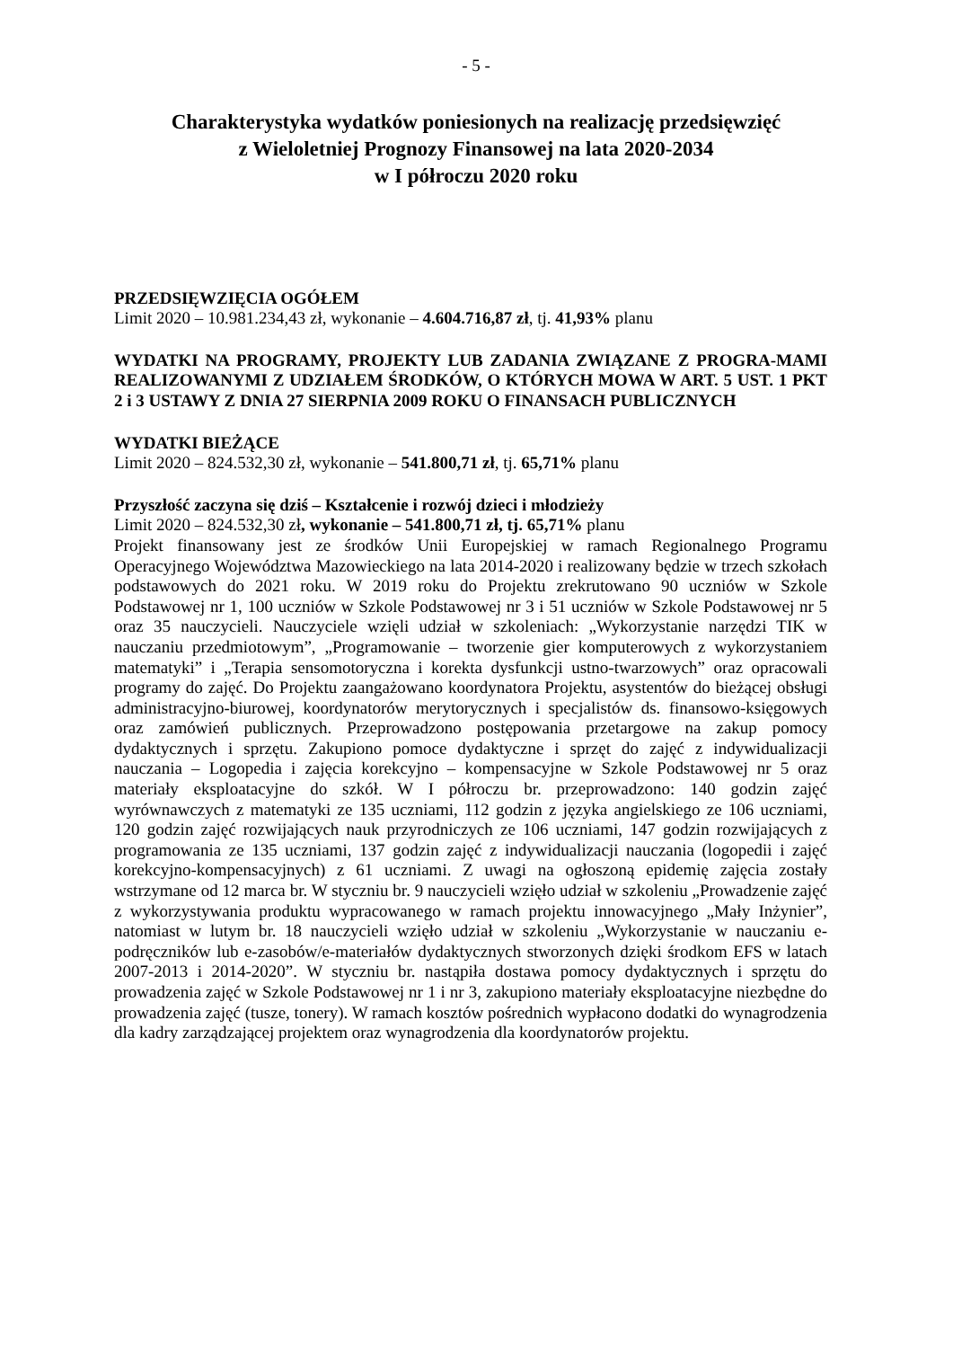- 5 -
Charakterystyka wydatków poniesionych na realizację przedsięwzięć
z Wieloletniej Prognozy Finansowej na lata 2020-2034
w I półroczu 2020 roku
PRZEDSIĘWZIĘCIA OGÓŁEM
Limit 2020 – 10.981.234,43 zł, wykonanie – 4.604.716,87 zł, tj. 41,93% planu
WYDATKI NA PROGRAMY, PROJEKTY LUB ZADANIA ZWIĄZANE Z PROGRA-MAMI REALIZOWANYMI Z UDZIAŁEM ŚRODKÓW, O KTÓRYCH MOWA W ART. 5 UST. 1 PKT 2 i 3 USTAWY Z DNIA 27 SIERPNIA 2009 ROKU O FINANSACH PUBLICZNYCH
WYDATKI BIEŻĄCE
Limit 2020 – 824.532,30 zł, wykonanie – 541.800,71 zł, tj. 65,71% planu
Przyszłość zaczyna się dziś – Kształcenie i rozwój dzieci i młodzieży
Limit 2020 – 824.532,30 zł, wykonanie – 541.800,71 zł, tj. 65,71% planu
Projekt finansowany jest ze środków Unii Europejskiej w ramach Regionalnego Programu Operacyjnego Województwa Mazowieckiego na lata 2014-2020 i realizowany będzie w trzech szkołach podstawowych do 2021 roku. W 2019 roku do Projektu zrekrutowano 90 uczniów w Szkole Podstawowej nr 1, 100 uczniów w Szkole Podstawowej nr 3 i 51 uczniów w Szkole Podstawowej nr 5 oraz 35 nauczycieli. Nauczyciele wzięli udział w szkoleniach: „Wykorzystanie narzędzi TIK w nauczaniu przedmiotowym”, „Programowanie – tworzenie gier komputerowych z wykorzystaniem matematyki” i „Terapia sensomotoryczna i korekta dysfunkcji ustno-twarzowych” oraz opracowali programy do zajęć. Do Projektu zaangażowano koordynatora Projektu, asystentów do bieżącej obsługi administracyjno-biurowej, koordynatorów merytorycznych i specjalistów ds. finansowo-księgowych oraz zamówień publicznych. Przeprowadzono postępowania przetargowe na zakup pomocy dydaktycznych i sprzętu. Zakupiono pomoce dydaktyczne i sprzęt do zajęć z indywidualizacji nauczania – Logopedia i zajęcia korekcyjno – kompensacyjne w Szkole Podstawowej nr 5 oraz materiały eksploatacyjne do szkół. W I półroczu br. przeprowadzono: 140 godzin zajęć wyrównawczych z matematyki ze 135 uczniami, 112 godzin z języka angielskiego ze 106 uczniami, 120 godzin zajęć rozwijających nauk przyrodniczych ze 106 uczniami, 147 godzin rozwijających z programowania ze 135 uczniami, 137 godzin zajęć z indywidualizacji nauczania (logopedii i zajęć korekcyjno-kompensacyjnych) z 61 uczniami. Z uwagi na ogłoszoną epidemię zajęcia zostały wstrzymane od 12 marca br. W styczniu br. 9 nauczycieli wzięło udział w szkoleniu „Prowadzenie zajęć z wykorzystywania produktu wypracowanego w ramach projektu innowacyjnego „Mały Inżynier”, natomiast w lutym br. 18 nauczycieli wzięło udział w szkoleniu „Wykorzystanie w nauczaniu e-podręczników lub e-zasobów/e-materiałów dydaktycznych stworzonych dzięki środkom EFS w latach 2007-2013 i 2014-2020”. W styczniu br. nastąpiła dostawa pomocy dydaktycznych i sprzętu do prowadzenia zajęć w Szkole Podstawowej nr 1 i nr 3, zakupiono materiały eksploatacyjne niezbędne do prowadzenia zajęć (tusze, tonery). W ramach kosztów pośrednich wypłacono dodatki do wynagrodzenia dla kadry zarządzającej projektem oraz wynagrodzenia dla koordynatorów projektu.